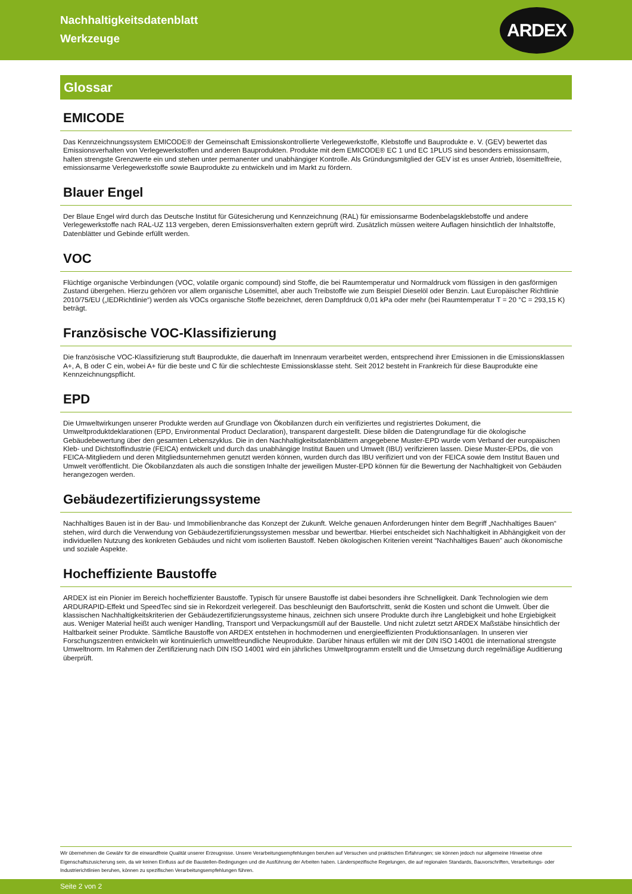Nachhaltigkeitsdatenblatt
Werkzeuge
ARDEX
Glossar
EMICODE
Das Kennzeichnungssystem EMICODE® der Gemeinschaft Emissionskontrollierte Verlegewerkstoffe, Klebstoffe und Bauprodukte e. V. (GEV) bewertet das Emissionsverhalten von Verlegewerkstoffen und anderen Bauprodukten. Produkte mit dem EMICODE® EC 1 und EC 1PLUS sind besonders emissionsarm, halten strengste Grenzwerte ein und stehen unter permanenter und unabhängiger Kontrolle. Als Gründungsmitglied der GEV ist es unser Antrieb, lösemittelfreie, emissionsarme Verlegewerkstoffe sowie Bauprodukte zu entwickeln und im Markt zu fördern.
Blauer Engel
Der Blaue Engel wird durch das Deutsche Institut für Gütesicherung und Kennzeichnung (RAL) für emissionsarme Bodenbelagsklebstoffe und andere Verlegewerkstoffe nach RAL-UZ 113 vergeben, deren Emissionsverhalten extern geprüft wird. Zusätzlich müssen weitere Auflagen hinsichtlich der Inhaltstoffe, Datenblätter und Gebinde erfüllt werden.
VOC
Flüchtige organische Verbindungen (VOC, volatile organic compound) sind Stoffe, die bei Raumtemperatur und Normaldruck vom flüssigen in den gasförmigen Zustand übergehen. Hierzu gehören vor allem organische Lösemittel, aber auch Treibstoffe wie zum Beispiel Dieselöl oder Benzin. Laut Europäischer Richtlinie 2010/75/EU („IEDRichtlinie“) werden als VOCs organische Stoffe bezeichnet, deren Dampfdruck 0,01 kPa oder mehr (bei Raumtemperatur T = 20 °C = 293,15 K) beträgt.
Französische VOC-Klassifizierung
Die französische VOC-Klassifizierung stuft Bauprodukte, die dauerhaft im Innenraum verarbeitet werden, entsprechend ihrer Emissionen in die Emissionsklassen A+, A, B oder C ein, wobei A+ für die beste und C für die schlechteste Emissionsklasse steht. Seit 2012 besteht in Frankreich für diese Bauprodukte eine Kennzeichnungspflicht.
EPD
Die Umweltwirkungen unserer Produkte werden auf Grundlage von Ökobilanzen durch ein verifiziertes und registriertes Dokument, die Umweltproduktdeklarationen (EPD, Environmental Product Declaration), transparent dargestellt. Diese bilden die Datengrundlage für die ökologische Gebäudebewertung über den gesamten Lebenszyklus. Die in den Nachhaltigkeitsdatenblättern angegebene Muster-EPD wurde vom Verband der europäischen Kleb- und Dichtstoffindustrie (FEICA) entwickelt und durch das unabhängige Institut Bauen und Umwelt (IBU) verifizieren lassen. Diese Muster-EPDs, die von FEICA-Mitgliedern und deren Mitgliedsunternehmen genutzt werden können, wurden durch das IBU verifiziert und von der FEICA sowie dem Institut Bauen und Umwelt veröffentlicht. Die Ökobilanzdaten als auch die sonstigen Inhalte der jeweiligen Muster-EPD können für die Bewertung der Nachhaltigkeit von Gebäuden herangezogen werden.
Gebäudezertifizierungssysteme
Nachhaltiges Bauen ist in der Bau- und Immobilienbranche das Konzept der Zukunft. Welche genauen Anforderungen hinter dem Begriff „Nachhaltiges Bauen“ stehen, wird durch die Verwendung von Gebäudezertifizierungssystemen messbar und bewertbar. Hierbei entscheidet sich Nachhaltigkeit in Abhängigkeit von der individuellen Nutzung des konkreten Gebäudes und nicht vom isolierten Baustoff. Neben ökologischen Kriterien vereint “Nachhaltiges Bauen” auch ökonomische und soziale Aspekte.
Hocheffiziente Baustoffe
ARDEX ist ein Pionier im Bereich hocheffizienter Baustoffe. Typisch für unsere Baustoffe ist dabei besonders ihre Schnelligkeit. Dank Technologien wie dem ARDURAPID-Effekt und SpeedTec sind sie in Rekordzeit verlegereif. Das beschleunigt den Baufortschritt, senkt die Kosten und schont die Umwelt. Über die klassischen Nachhaltigkeitskriterien der Gebäudezertifizierungssysteme hinaus, zeichnen sich unsere Produkte durch ihre Langlebigkeit und hohe Ergiebigkeit aus. Weniger Material heißt auch weniger Handling, Transport und Verpackungsmüll auf der Baustelle. Und nicht zuletzt setzt ARDEX Maßstäbe hinsichtlich der Haltbarkeit seiner Produkte. Sämtliche Baustoffe von ARDEX entstehen in hochmodernen und energieeffizienten Produktionsanlagen. In unseren vier Forschungszentren entwickeln wir kontinuierlich umweltfreundliche Neuprodukte. Darüber hinaus erfüllen wir mit der DIN ISO 14001 die international strengste Umweltnorm. Im Rahmen der Zertifizierung nach DIN ISO 14001 wird ein jährliches Umweltprogramm erstellt und die Umsetzung durch regelmäßige Auditierung überprüft.
Wir übernehmen die Gewähr für die einwandfreie Qualität unserer Erzeugnisse. Unsere Verarbeitungsempfehlungen beruhen auf Versuchen und praktischen Erfahrungen; sie können jedoch nur allgemeine Hinweise ohne Eigenschaftszusicherung sein, da wir keinen Einfluss auf die Baustellen-Bedingungen und die Ausführung der Arbeiten haben. Länderspezifische Regelungen, die auf regionalen Standards, Bauvorschriften, Verarbeitungs- oder Industrierichtlinien beruhen, können zu spezifischen Verarbeitungsempfehlungen führen.
Seite 2 von 2